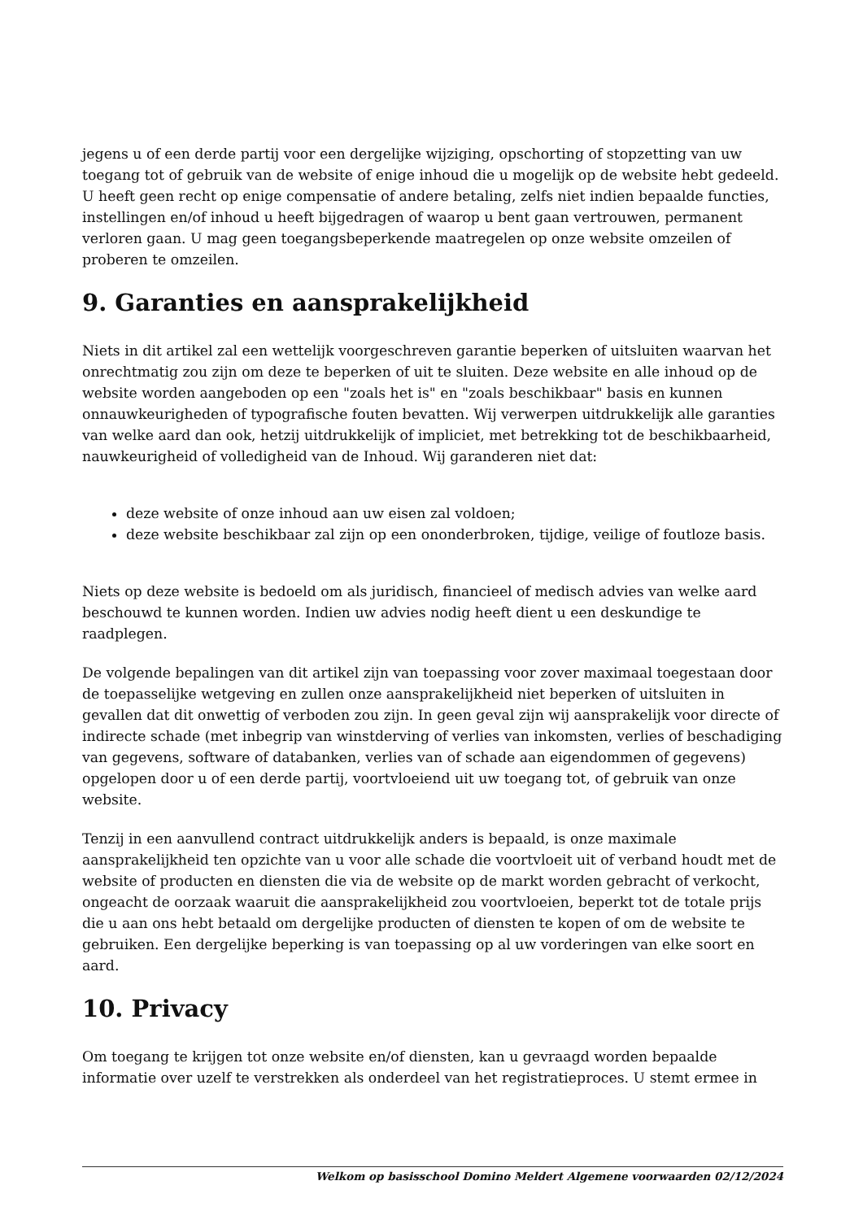jegens u of een derde partij voor een dergelijke wijziging, opschorting of stopzetting van uw toegang tot of gebruik van de website of enige inhoud die u mogelijk op de website hebt gedeeld. U heeft geen recht op enige compensatie of andere betaling, zelfs niet indien bepaalde functies, instellingen en/of inhoud u heeft bijgedragen of waarop u bent gaan vertrouwen, permanent verloren gaan. U mag geen toegangsbeperkende maatregelen op onze website omzeilen of proberen te omzeilen.
9. Garanties en aansprakelijkheid
Niets in dit artikel zal een wettelijk voorgeschreven garantie beperken of uitsluiten waarvan het onrechtmatig zou zijn om deze te beperken of uit te sluiten. Deze website en alle inhoud op de website worden aangeboden op een "zoals het is" en "zoals beschikbaar" basis en kunnen onnauwkeurigheden of typografische fouten bevatten. Wij verwerpen uitdrukkelijk alle garanties van welke aard dan ook, hetzij uitdrukkelijk of impliciet, met betrekking tot de beschikbaarheid, nauwkeurigheid of volledigheid van de Inhoud. Wij garanderen niet dat:
deze website of onze inhoud aan uw eisen zal voldoen;
deze website beschikbaar zal zijn op een ononderbroken, tijdige, veilige of foutloze basis.
Niets op deze website is bedoeld om als juridisch, financieel of medisch advies van welke aard beschouwd te kunnen worden. Indien uw advies nodig heeft dient u een deskundige te raadplegen.
De volgende bepalingen van dit artikel zijn van toepassing voor zover maximaal toegestaan door de toepasselijke wetgeving en zullen onze aansprakelijkheid niet beperken of uitsluiten in gevallen dat dit onwettig of verboden zou zijn. In geen geval zijn wij aansprakelijk voor directe of indirecte schade (met inbegrip van winstderving of verlies van inkomsten, verlies of beschadiging van gegevens, software of databanken, verlies van of schade aan eigendommen of gegevens) opgelopen door u of een derde partij, voortvloeiend uit uw toegang tot, of gebruik van onze website.
Tenzij in een aanvullend contract uitdrukkelijk anders is bepaald, is onze maximale aansprakelijkheid ten opzichte van u voor alle schade die voortvloeit uit of verband houdt met de website of producten en diensten die via de website op de markt worden gebracht of verkocht, ongeacht de oorzaak waaruit die aansprakelijkheid zou voortvloeien, beperkt tot de totale prijs die u aan ons hebt betaald om dergelijke producten of diensten te kopen of om de website te gebruiken. Een dergelijke beperking is van toepassing op al uw vorderingen van elke soort en aard.
10. Privacy
Om toegang te krijgen tot onze website en/of diensten, kan u gevraagd worden bepaalde informatie over uzelf te verstrekken als onderdeel van het registratieproces. U stemt ermee in
Welkom op basisschool Domino Meldert Algemene voorwaarden 02/12/2024